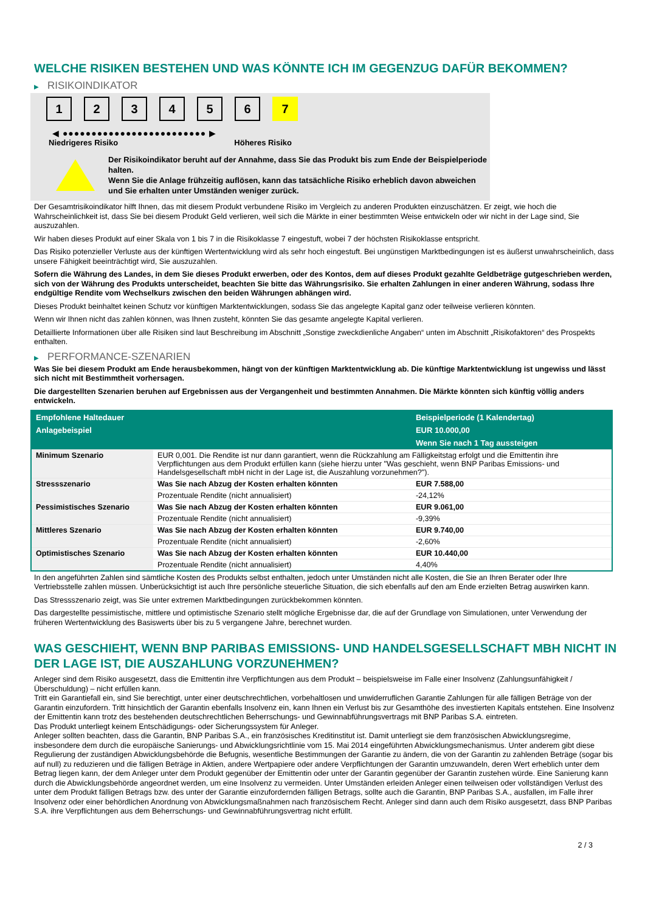WELCHE RISIKEN BESTEHEN UND WAS KÖNNTE ICH IM GEGENZUG DAFÜR BEKOMMEN?
▶ RISIKOINDIKATOR
1 2 3 4 5 6 7
◀ ●●●●●●●●●●●●●●●●●●●●●●●●● ▶
Niedrigeres Risiko Höheres Risiko
Der Risikoindikator beruht auf der Annahme, dass Sie das Produkt bis zum Ende der Beispielperiode halten.
Wenn Sie die Anlage frühzeitig auflösen, kann das tatsächliche Risiko erheblich davon abweichen und Sie erhalten unter Umständen weniger zurück.
Der Gesamtrisikoindikator hilft Ihnen, das mit diesem Produkt verbundene Risiko im Vergleich zu anderen Produkten einzuschätzen. Er zeigt, wie hoch die Wahrscheinlichkeit ist, dass Sie bei diesem Produkt Geld verlieren, weil sich die Märkte in einer bestimmten Weise entwickeln oder wir nicht in der Lage sind, Sie auszuzahlen.
Wir haben dieses Produkt auf einer Skala von 1 bis 7 in die Risikoklasse 7 eingestuft, wobei 7 der höchsten Risikoklasse entspricht.
Das Risiko potenzieller Verluste aus der künftigen Wertentwicklung wird als sehr hoch eingestuft. Bei ungünstigen Marktbedingungen ist es äußerst unwahrscheinlich, dass unsere Fähigkeit beeinträchtigt wird, Sie auszuzahlen.
Sofern die Währung des Landes, in dem Sie dieses Produkt erwerben, oder des Kontos, dem auf dieses Produkt gezahlte Geldbeträge gutgeschrieben werden, sich von der Währung des Produkts unterscheidet, beachten Sie bitte das Währungsrisiko. Sie erhalten Zahlungen in einer anderen Währung, sodass Ihre endgültige Rendite vom Wechselkurs zwischen den beiden Währungen abhängen wird.
Dieses Produkt beinhaltet keinen Schutz vor künftigen Marktentwicklungen, sodass Sie das angelegte Kapital ganz oder teilweise verlieren könnten.
Wenn wir Ihnen nicht das zahlen können, was Ihnen zusteht, könnten Sie das gesamte angelegte Kapital verlieren.
Detaillierte Informationen über alle Risiken sind laut Beschreibung im Abschnitt „Sonstige zweckdienliche Angaben“ unten im Abschnitt „Risikofaktoren“ des Prospekts enthalten.
▶ PERFORMANCE-SZENARIEN
Was Sie bei diesem Produkt am Ende herausbekommen, hängt von der künftigen Marktentwicklung ab. Die künftige Marktentwicklung ist ungewiss und lässt sich nicht mit Bestimmtheit vorhersagen.
Die dargestellten Szenarien beruhen auf Ergebnissen aus der Vergangenheit und bestimmten Annahmen. Die Märkte könnten sich künftig völlig anders entwickeln.
| Empfohlene Haltedauer | | Beispielperiode (1 Kalendertag) |
| --- | --- | --- |
| Anlagebeispiel | | EUR 10.000,00 |
| | | Wenn Sie nach 1 Tag aussteigen |
| Minimum Szenario | EUR 0,001. Die Rendite ist nur dann garantiert, wenn die Rückzahlung am Fälligkeitstag erfolgt und die Emittentin ihre Verpflichtungen aus dem Produkt erfüllen kann (siehe hierzu unter "Was geschieht, wenn BNP Paribas Emissions- und Handelsgesellschaft mbH nicht in der Lage ist, die Auszahlung vorzunehmen?"). | |
| Stressszenario | Was Sie nach Abzug der Kosten erhalten könnten | EUR 7.588,00 |
| | Prozentuale Rendite (nicht annualisiert) | -24,12% |
| Pessimistisches Szenario | Was Sie nach Abzug der Kosten erhalten könnten | EUR 9.061,00 |
| | Prozentuale Rendite (nicht annualisiert) | -9,39% |
| Mittleres Szenario | Was Sie nach Abzug der Kosten erhalten könnten | EUR 9.740,00 |
| | Prozentuale Rendite (nicht annualisiert) | -2,60% |
| Optimistisches Szenario | Was Sie nach Abzug der Kosten erhalten könnten | EUR 10.440,00 |
| | Prozentuale Rendite (nicht annualisiert) | 4,40% |
In den angeführten Zahlen sind sämtliche Kosten des Produkts selbst enthalten, jedoch unter Umständen nicht alle Kosten, die Sie an Ihren Berater oder Ihre Vertriebsstelle zahlen müssen. Unberücksichtigt ist auch Ihre persönliche steuerliche Situation, die sich ebenfalls auf den am Ende erzielten Betrag auswirken kann.
Das Stressszenario zeigt, was Sie unter extremen Marktbedingungen zurückbekommen könnten.
Das dargestellte pessimistische, mittlere und optimistische Szenario stellt mögliche Ergebnisse dar, die auf der Grundlage von Simulationen, unter Verwendung der früheren Wertentwicklung des Basiswerts über bis zu 5 vergangene Jahre, berechnet wurden.
WAS GESCHIEHT, WENN BNP PARIBAS EMISSIONS- UND HANDELSGESELLSCHAFT MBH NICHT IN DER LAGE IST, DIE AUSZAHLUNG VORZUNEHMEN?
Anleger sind dem Risiko ausgesetzt, dass die Emittentin ihre Verpflichtungen aus dem Produkt – beispielsweise im Falle einer Insolvenz (Zahlungsunfähigkeit / Überschuldung) – nicht erfüllen kann.
Tritt ein Garantiefall ein, sind Sie berechtigt, unter einer deutschrechtlichen, vorbehaltlosen und unwiderruflichen Garantie Zahlungen für alle fälligen Beträge von der Garantin einzufordern. Tritt hinsichtlich der Garantin ebenfalls Insolvenz ein, kann Ihnen ein Verlust bis zur Gesamthöhe des investierten Kapitals entstehen. Eine Insolvenz der Emittentin kann trotz des bestehenden deutschrechtlichen Beherrschungs- und Gewinnabführungsvertrags mit BNP Paribas S.A. eintreten.
Das Produkt unterliegt keinem Entschädigungs- oder Sicherungssystem für Anleger.
Anleger sollten beachten, dass die Garantin, BNP Paribas S.A., ein französisches Kreditinstitut ist. Damit unterliegt sie dem französischen Abwicklungsregime, insbesondere dem durch die europäische Sanierungs- und Abwicklungsrichtlinie vom 15. Mai 2014 eingeführten Abwicklungsmechanismus. Unter anderem gibt diese Regulierung der zuständigen Abwicklungsbehörde die Befugnis, wesentliche Bestimmungen der Garantie zu ändern, die von der Garantin zu zahlenden Beträge (sogar bis auf null) zu reduzieren und die fälligen Beträge in Aktien, andere Wertpapiere oder andere Verpflichtungen der Garantin umzuwandeln, deren Wert erheblich unter dem Betrag liegen kann, der dem Anleger unter dem Produkt gegenüber der Emittentin oder unter der Garantin gegenüber der Garantin zustehen würde. Eine Sanierung kann durch die Abwicklungsbehörde angeordnet werden, um eine Insolvenz zu vermeiden. Unter Umständen erleiden Anleger einen teilweisen oder vollständigen Verlust des unter dem Produkt fälligen Betrags bzw. des unter der Garantie einzufordernden fälligen Betrags, sollte auch die Garantin, BNP Paribas S.A., ausfallen, im Falle ihrer Insolvenz oder einer behördlichen Anordnung von Abwicklungsmaßnahmen nach französischem Recht. Anleger sind dann auch dem Risiko ausgesetzt, dass BNP Paribas S.A. ihre Verpflichtungen aus dem Beherrschungs- und Gewinnabführungsvertrag nicht erfüllt.
2 / 3